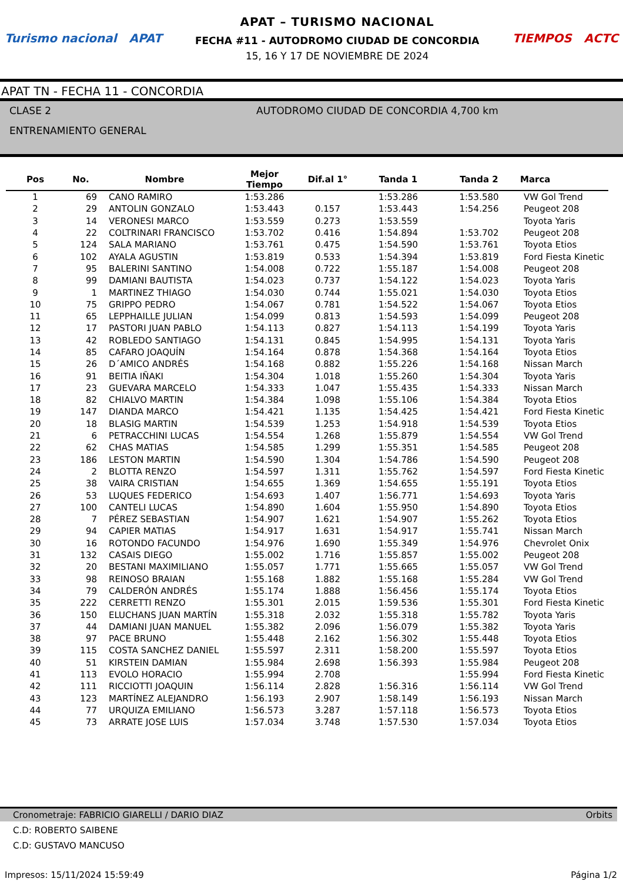Turismo nacional APAT
APAT – TURISMO NACIONAL
FECHA #11 - AUTODROMO CIUDAD DE CONCORDIA
15, 16 Y 17 DE NOVIEMBRE DE 2024
TIEMPOS ACTC
APAT TN - FECHA 11 - CONCORDIA
CLASE 2 AUTODROMO CIUDAD DE CONCORDIA 4,700 km
ENTRENAMIENTO GENERAL
| Pos | No. | Nombre | Mejor Tiempo | Dif.al 1° | Tanda 1 | Tanda 2 | Marca |
| --- | --- | --- | --- | --- | --- | --- | --- |
| 1 | 69 | CANO RAMIRO | 1:53.286 | | 1:53.286 | 1:53.580 | VW Gol Trend |
| 2 | 29 | ANTOLIN GONZALO | 1:53.443 | 0.157 | 1:53.443 | 1:54.256 | Peugeot 208 |
| 3 | 14 | VERONESI MARCO | 1:53.559 | 0.273 | 1:53.559 | | Toyota Yaris |
| 4 | 22 | COLTRINARI FRANCISCO | 1:53.702 | 0.416 | 1:54.894 | 1:53.702 | Peugeot 208 |
| 5 | 124 | SALA MARIANO | 1:53.761 | 0.475 | 1:54.590 | 1:53.761 | Toyota Etios |
| 6 | 102 | AYALA AGUSTIN | 1:53.819 | 0.533 | 1:54.394 | 1:53.819 | Ford Fiesta Kinetic |
| 7 | 95 | BALERINI SANTINO | 1:54.008 | 0.722 | 1:55.187 | 1:54.008 | Peugeot 208 |
| 8 | 99 | DAMIANI BAUTISTA | 1:54.023 | 0.737 | 1:54.122 | 1:54.023 | Toyota Yaris |
| 9 | 1 | MARTINEZ THIAGO | 1:54.030 | 0.744 | 1:55.021 | 1:54.030 | Toyota Etios |
| 10 | 75 | GRIPPO PEDRO | 1:54.067 | 0.781 | 1:54.522 | 1:54.067 | Toyota Etios |
| 11 | 65 | LEPPHAILLE JULIAN | 1:54.099 | 0.813 | 1:54.593 | 1:54.099 | Peugeot 208 |
| 12 | 17 | PASTORI JUAN PABLO | 1:54.113 | 0.827 | 1:54.113 | 1:54.199 | Toyota Yaris |
| 13 | 42 | ROBLEDO SANTIAGO | 1:54.131 | 0.845 | 1:54.995 | 1:54.131 | Toyota Yaris |
| 14 | 85 | CAFARO JOAQUÍN | 1:54.164 | 0.878 | 1:54.368 | 1:54.164 | Toyota Etios |
| 15 | 26 | D´AMICO ANDRÉS | 1:54.168 | 0.882 | 1:55.226 | 1:54.168 | Nissan March |
| 16 | 91 | BEITIA IÑAKI | 1:54.304 | 1.018 | 1:55.260 | 1:54.304 | Toyota Yaris |
| 17 | 23 | GUEVARA MARCELO | 1:54.333 | 1.047 | 1:55.435 | 1:54.333 | Nissan March |
| 18 | 82 | CHIALVO MARTIN | 1:54.384 | 1.098 | 1:55.106 | 1:54.384 | Toyota Etios |
| 19 | 147 | DIANDA MARCO | 1:54.421 | 1.135 | 1:54.425 | 1:54.421 | Ford Fiesta Kinetic |
| 20 | 18 | BLASIG MARTIN | 1:54.539 | 1.253 | 1:54.918 | 1:54.539 | Toyota Etios |
| 21 | 6 | PETRACCHINI LUCAS | 1:54.554 | 1.268 | 1:55.879 | 1:54.554 | VW Gol Trend |
| 22 | 62 | CHAS MATIAS | 1:54.585 | 1.299 | 1:55.351 | 1:54.585 | Peugeot 208 |
| 23 | 186 | LESTON MARTIN | 1:54.590 | 1.304 | 1:54.786 | 1:54.590 | Peugeot 208 |
| 24 | 2 | BLOTTA RENZO | 1:54.597 | 1.311 | 1:55.762 | 1:54.597 | Ford Fiesta Kinetic |
| 25 | 38 | VAIRA CRISTIAN | 1:54.655 | 1.369 | 1:54.655 | 1:55.191 | Toyota Etios |
| 26 | 53 | LUQUES FEDERICO | 1:54.693 | 1.407 | 1:56.771 | 1:54.693 | Toyota Yaris |
| 27 | 100 | CANTELI LUCAS | 1:54.890 | 1.604 | 1:55.950 | 1:54.890 | Toyota Etios |
| 28 | 7 | PÉREZ SEBASTIAN | 1:54.907 | 1.621 | 1:54.907 | 1:55.262 | Toyota Etios |
| 29 | 94 | CAPIER MATIAS | 1:54.917 | 1.631 | 1:54.917 | 1:55.741 | Nissan March |
| 30 | 16 | ROTONDO FACUNDO | 1:54.976 | 1.690 | 1:55.349 | 1:54.976 | Chevrolet Onix |
| 31 | 132 | CASAIS DIEGO | 1:55.002 | 1.716 | 1:55.857 | 1:55.002 | Peugeot 208 |
| 32 | 20 | BESTANI MAXIMILIANO | 1:55.057 | 1.771 | 1:55.665 | 1:55.057 | VW Gol Trend |
| 33 | 98 | REINOSO BRAIAN | 1:55.168 | 1.882 | 1:55.168 | 1:55.284 | VW Gol Trend |
| 34 | 79 | CALDERÓN ANDRÉS | 1:55.174 | 1.888 | 1:56.456 | 1:55.174 | Toyota Etios |
| 35 | 222 | CERRETTI RENZO | 1:55.301 | 2.015 | 1:59.536 | 1:55.301 | Ford Fiesta Kinetic |
| 36 | 150 | ELUCHANS JUAN MARTÍN | 1:55.318 | 2.032 | 1:55.318 | 1:55.782 | Toyota Yaris |
| 37 | 44 | DAMIANI JUAN MANUEL | 1:55.382 | 2.096 | 1:56.079 | 1:55.382 | Toyota Yaris |
| 38 | 97 | PACE BRUNO | 1:55.448 | 2.162 | 1:56.302 | 1:55.448 | Toyota Etios |
| 39 | 115 | COSTA SANCHEZ DANIEL | 1:55.597 | 2.311 | 1:58.200 | 1:55.597 | Toyota Etios |
| 40 | 51 | KIRSTEIN DAMIAN | 1:55.984 | 2.698 | 1:56.393 | 1:55.984 | Peugeot 208 |
| 41 | 113 | EVOLO HORACIO | 1:55.994 | 2.708 | | 1:55.994 | Ford Fiesta Kinetic |
| 42 | 111 | RICCIOTTI JOAQUIN | 1:56.114 | 2.828 | 1:56.316 | 1:56.114 | VW Gol Trend |
| 43 | 123 | MARTÍNEZ ALEJANDRO | 1:56.193 | 2.907 | 1:58.149 | 1:56.193 | Nissan March |
| 44 | 77 | URQUIZA EMILIANO | 1:56.573 | 3.287 | 1:57.118 | 1:56.573 | Toyota Etios |
| 45 | 73 | ARRATE JOSE LUIS | 1:57.034 | 3.748 | 1:57.530 | 1:57.034 | Toyota Etios |
Cronometraje: FABRICIO GIARELLI / DARIO DIAZ Orbits
C.D: ROBERTO SAIBENE
C.D: GUSTAVO MANCUSO
Impresos: 15/11/2024 15:59:49 Página 1/2